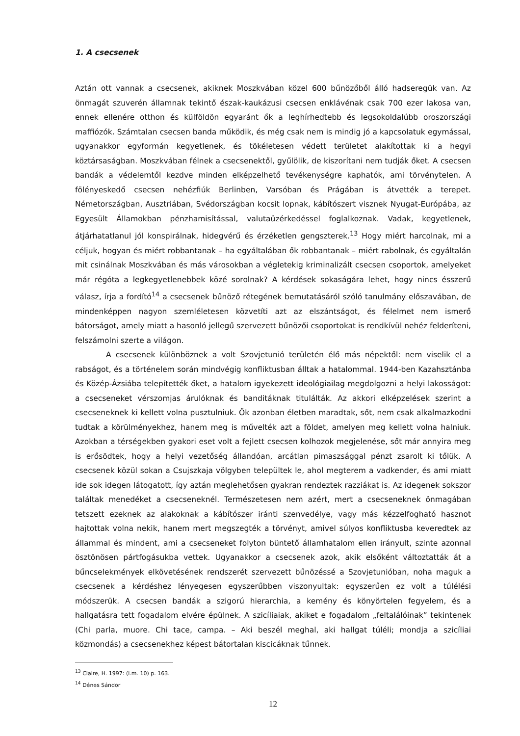1. A csecsenek
Aztán ott vannak a csecsenek, akiknek Moszkvában közel 600 bűnözőből álló hadseregük van. Az önmagát szuverén államnak tekintő észak-kaukázusi csecsen enklávénak csak 700 ezer lakosa van, ennek ellenére otthon és külföldön egyaránt ők a leghírhedtebb és legsokoldalúbb oroszországi maffiózók. Számtalan csecsen banda működik, és még csak nem is mindig jó a kapcsolatuk egymással, ugyanakkor egyformán kegyetlenek, és tökéletesen védett területet alakítottak ki a hegyi köztársaságban. Moszkvában félnek a csecsenektől, gyűlölik, de kiszorítani nem tudják őket. A csecsen bandák a védelemtől kezdve minden elképzelhető tevékenységre kaphatók, ami törvénytelen. A fölényeskedő csecsen nehézfiúk Berlinben, Varsóban és Prágában is átvették a terepet. Németországban, Ausztriában, Svédországban kocsit lopnak, kábítószert visznek Nyugat-Európába, az Egyesült Államokban pénzhamisítással, valutaüzérkedéssel foglalkoznak. Vadak, kegyetlenek, átjárhatatlanul jól konspirálnak, hidegvérű és érzéketlen gengszterek.<sup>13</sup> Hogy miért harcolnak, mi a céljuk, hogyan és miért robbantanak – ha egyáltalában ők robbantanak – miért rabolnak, és egyáltalán mit csinálnak Moszkvában és más városokban a végletekig kriminalizált csecsen csoportok, amelyeket már régóta a legkegyetlenebbek közé sorolnak? A kérdések sokaságára lehet, hogy nincs ésszerű válasz, írja a fordító<sup>14</sup> a csecsenek bűnöző rétegének bemutatásáról szóló tanulmány előszavában, de mindenképpen nagyon szemléletesen közvetíti azt az elszántságot, és félelmet nem ismerő bátorságot, amely miatt a hasonló jellegű szervezett bűnözői csoportokat is rendkívül nehéz felderíteni, felszámolni szerte a világon.
A csecsenek különböznek a volt Szovjetunió területén élő más népektől: nem viselik el a rabságot, és a történelem során mindvégig konfliktusban álltak a hatalommal. 1944-ben Kazahsztánba és Közép-Ázsiába telepítették őket, a hatalom igyekezett ideológiailag megdolgozni a helyi lakosságot: a csecseneket vérszomjas árulóknak és banditáknak titulálták. Az akkori elképzelések szerint a csecseneknek ki kellett volna pusztulniuk. Ők azonban életben maradtak, sőt, nem csak alkalmazkodni tudtak a körülményekhez, hanem meg is művelték azt a földet, amelyen meg kellett volna halniuk. Azokban a térségekben gyakori eset volt a fejlett csecsen kolhozok megjelenése, sőt már annyira meg is erősödtek, hogy a helyi vezetőség állandóan, arcátlan pimaszsággal pénzt zsarolt ki tőlük. A csecsenek közül sokan a Csujszkaja völgyben települtek le, ahol megterem a vadkender, és ami miatt ide sok idegen látogatott, így aztán meglehetősen gyakran rendeztek razziákat is. Az idegenek sokszor találtak menedéket a csecseneknél. Természetesen nem azért, mert a csecseneknek önmagában tetszett ezeknek az alakoknak a kábítószer iránti szenvedélye, vagy más kézzelfogható hasznot hajtottak volna nekik, hanem mert megszegték a törvényt, amivel súlyos konfliktusba keveredtek az állammal és mindent, ami a csecseneket folyton büntető államhatalom ellen irányult, szinte azonnal ösztönösen pártfogásukba vettek. Ugyanakkor a csecsenek azok, akik elsőként változtatták át a bűncselekmények elkövetésének rendszerét szervezett bűnözéssé a Szovjetunióban, noha maguk a csecsenek a kérdéshez lényegesen egyszerűbben viszonyultak: egyszerűen ez volt a túlélési módszerük. A csecsen bandák a szigorú hierarchia, a kemény és könyörtelen fegyelem, és a hallgatásra tett fogadalom elvére épülnek. A szicíliaiak, akiket e fogadalom „feltalálóinak” tekintenek (Chi parla, muore. Chi tace, campa. – Aki beszél meghal, aki hallgat túléli; mondja a szicíliai közmondás) a csecsenekhez képest bátortalan kiscicáknak tűnnek.
<sup>13</sup> Claire, H. 1997: (i.m. 10) p. 163.
<sup>14</sup> Dénes Sándor
12